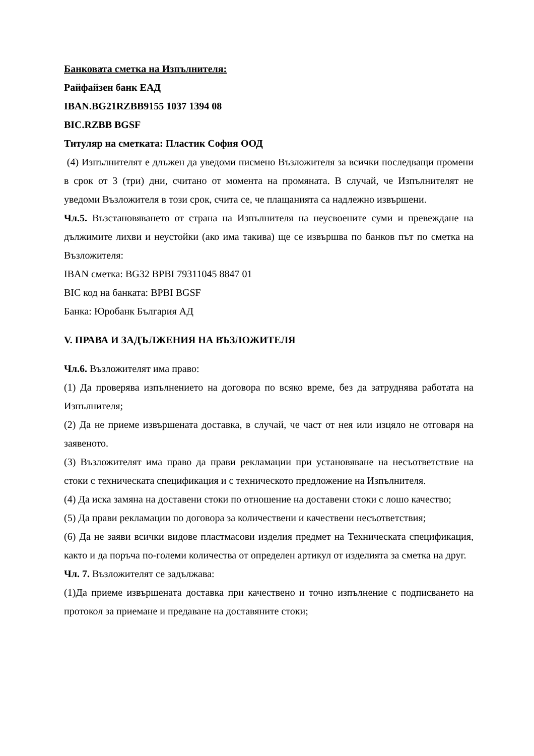Банковата сметка на Изпълнителя:
Райфайзен банк ЕАД
IBAN.BG21RZBB9155 1037 1394 08
BIC.RZBB BGSF
Титуляр на сметката: Пластик София ООД
(4) Изпълнителят е длъжен да уведоми писмено Възложителя за всички последващи промени в срок от 3 (три) дни, считано от момента на промяната. В случай, че Изпълнителят не уведоми Възложителя в този срок, счита се, че плащанията са надлежно извършени.
Чл.5. Възстановяването от страна на Изпълнителя на неусвоените суми и превеждане на дължимите лихви и неустойки (ако има такива) ще се извършва по банков път по сметка на Възложителя:
IBAN сметка: BG32 BPBI 79311045 8847 01
BIC код на банката: BPBI BGSF
Банка: Юробанк България АД
V. ПРАВА И ЗАДЪЛЖЕНИЯ НА ВЪЗЛОЖИТЕЛЯ
Чл.6. Възложителят има право:
(1) Да проверява изпълнението на договора по всяко време, без да затруднява работата на Изпълнителя;
(2) Да не приеме извършената доставка, в случай, че част от нея или изцяло не отговаря на заявеното.
(3) Възложителят има право да прави рекламации при установяване на несъответствие на стоки с техническата спецификация и с техническото предложение на Изпълнителя.
(4) Да иска замяна на доставени стоки по отношение на доставени стоки с лошо качество;
(5) Да прави рекламации по договора за количествени и качествени несъответствия;
(6) Да не заяви всички видове пластмасови изделия предмет на Техническата спецификация, както и да поръча по-големи количества от определен артикул от изделията за сметка на друг.
Чл. 7. Възложителят се задължава:
(1)Да приеме извършената доставка при качествено и точно изпълнение с подписването на протокол за приемане и предаване на доставяните стоки;